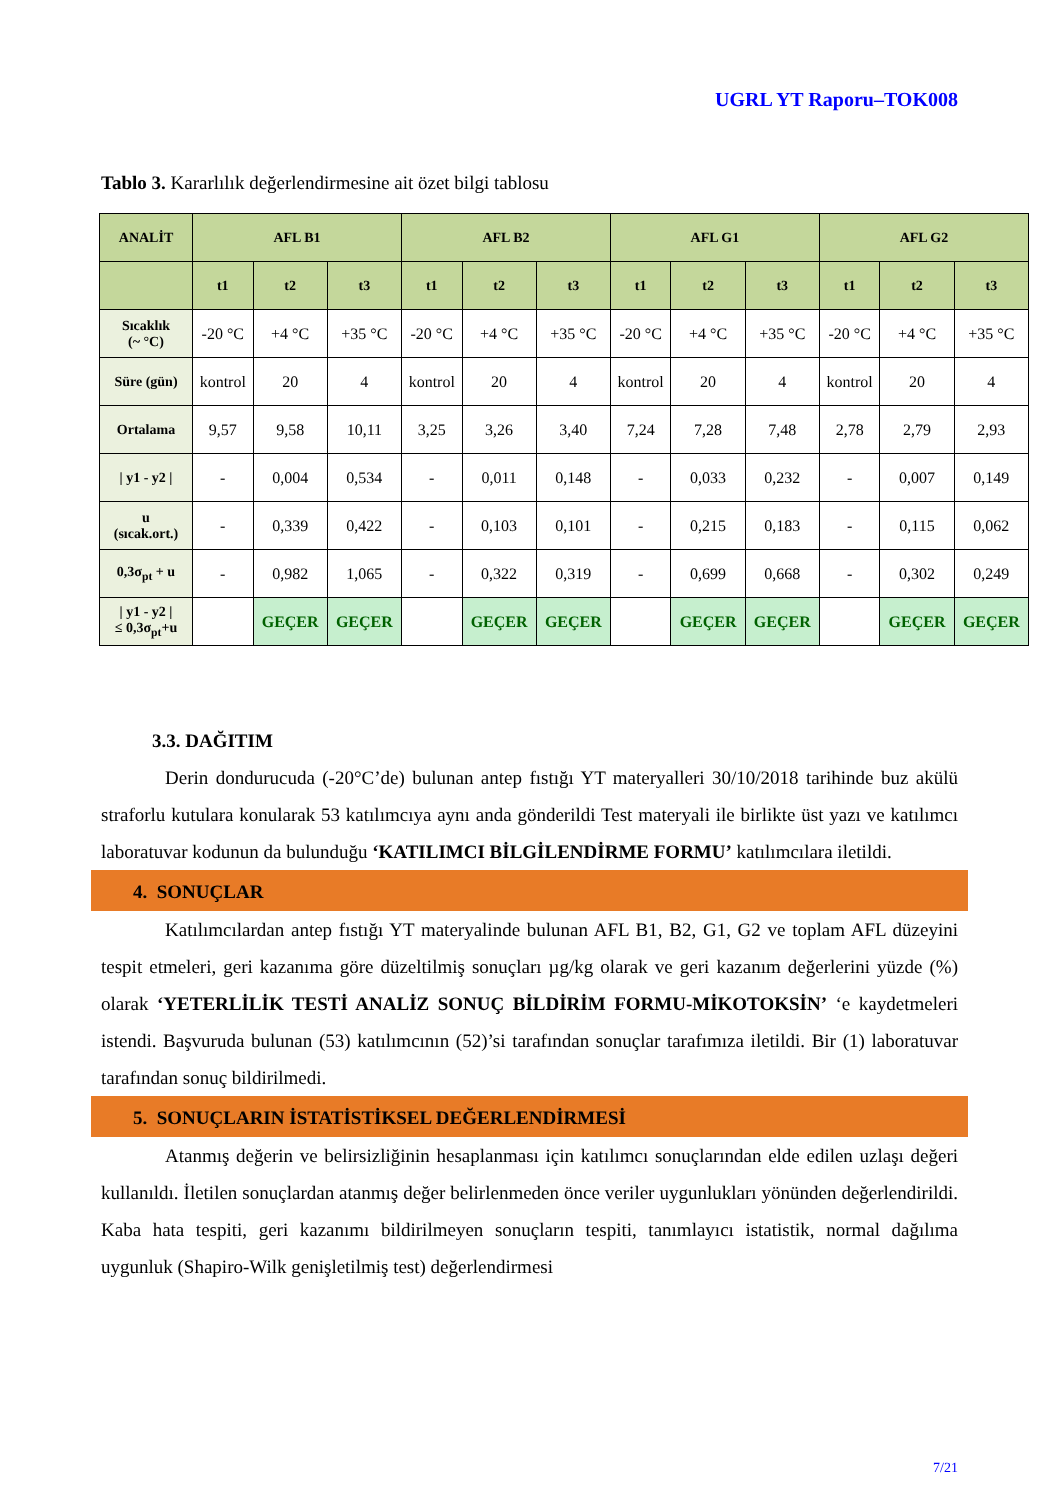UGRL YT Raporu–TOK008
Tablo 3. Kararlılık değerlendirmesine ait özet bilgi tablosu
| ANALİT | AFL B1 | | | AFL B2 | | | AFL G1 | | | AFL G2 | | |
| --- | --- | --- | --- | --- | --- | --- | --- | --- | --- | --- | --- | --- |
| | t1 | t2 | t3 | t1 | t2 | t3 | t1 | t2 | t3 | t1 | t2 | t3 |
| Sıcaklık (~ °C) | -20 °C | +4 °C | +35 °C | -20 °C | +4 °C | +35 °C | -20 °C | +4 °C | +35 °C | -20 °C | +4 °C | +35 °C |
| Süre (gün) | kontrol | 20 | 4 | kontrol | 20 | 4 | kontrol | 20 | 4 | kontrol | 20 | 4 |
| Ortalama | 9,57 | 9,58 | 10,11 | 3,25 | 3,26 | 3,40 | 7,24 | 7,28 | 7,48 | 2,78 | 2,79 | 2,93 |
| / y1 - y2 / | - | 0,004 | 0,534 | - | 0,011 | 0,148 | - | 0,033 | 0,232 | - | 0,007 | 0,149 |
| u (sıcak.ort.) | - | 0,339 | 0,422 | - | 0,103 | 0,101 | - | 0,215 | 0,183 | - | 0,115 | 0,062 |
| 0,3σ<sub>pt</sub> + u | - | 0,982 | 1,065 | - | 0,322 | 0,319 | - | 0,699 | 0,668 | - | 0,302 | 0,249 |
| / y1 - y2 / ≤ 0,3σ<sub>pt</sub>+u | | GEÇER | GEÇER | | GEÇER | GEÇER | | GEÇER | GEÇER | | GEÇER | GEÇER |
3.3. DAĞITIM
Derin dondurucuda (-20°C’de) bulunan antep fıstığı YT materyalleri 30/10/2018 tarihinde buz akülü straforlu kutulara konularak 53 katılımcıya aynı anda gönderildi Test materyali ile birlikte üst yazı ve katılımcı laboratuvar kodunun da bulunduğu ‘KATILIMCI BİLGİLENDİRME FORMU’ katılımcılara iletildi.
4. SONUÇLAR
Katılımcılardan antep fıstığı YT materyalinde bulunan AFL B1, B2, G1, G2 ve toplam AFL düzeyini tespit etmeleri, geri kazanıma göre düzeltilmiş sonuçları µg/kg olarak ve geri kazanım değerlerini yüzde (%) olarak ‘YETERLİLİK TESTİ ANALİZ SONUÇ BİLDİRİM FORMU-MİKOTOKSİN’ ‘e kaydetmeleri istendi. Başvuruda bulunan (53) katılımcının (52)’si tarafından sonuçlar tarafımıza iletildi. Bir (1) laboratuvar tarafından sonuç bildirilmedi.
5. SONUÇLARIN İSTATİSTİKSEL DEĞERLENDİRMESİ
Atanmış değerin ve belirsizliğinin hesaplanması için katılımcı sonuçlarından elde edilen uzlaşı değeri kullanıldı. İletilen sonuçlardan atanmış değer belirlenmeden önce veriler uygunlukları yönünden değerlendirildi. Kaba hata tespiti, geri kazanımı bildirilmeyen sonuçların tespiti, tanımlayıcı istatistik, normal dağılıma uygunluk (Shapiro-Wilk genişletilmiş test) değerlendirmesi
7/21